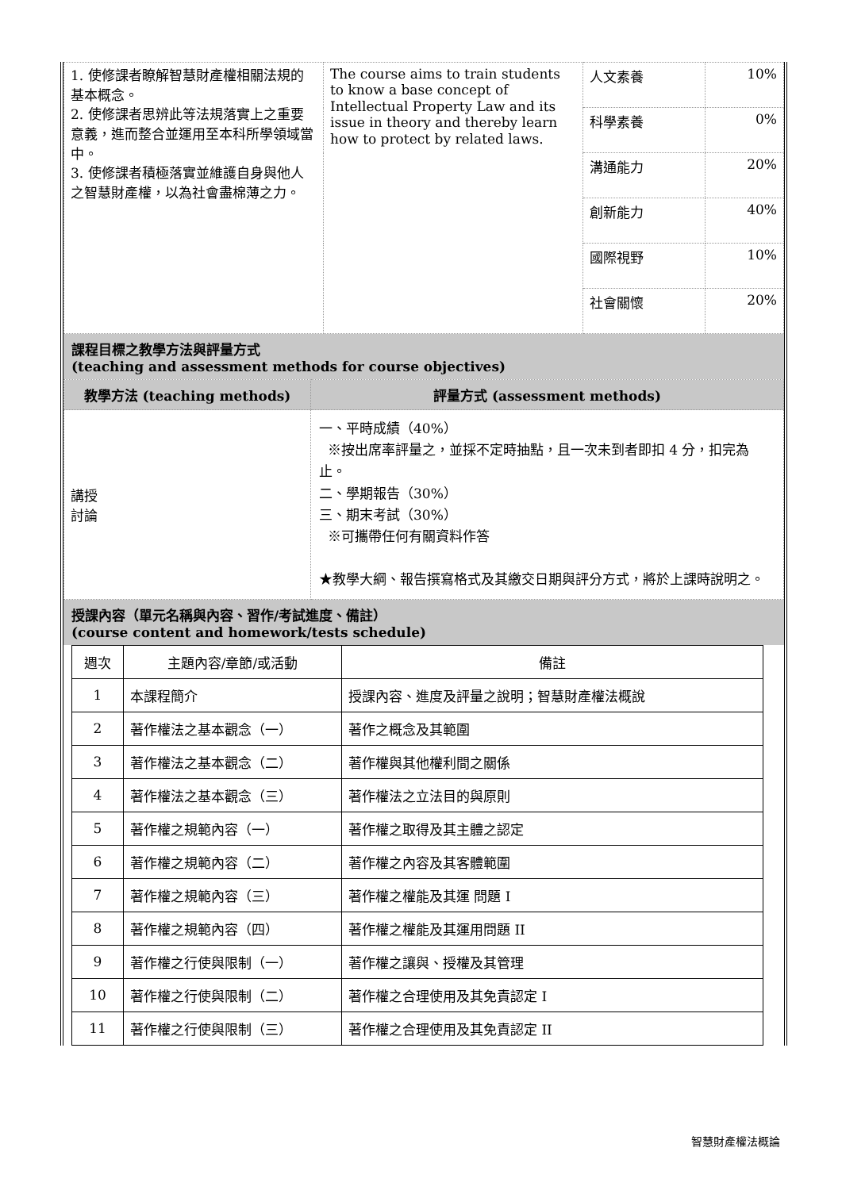| 1. 使修課者瞭解智慧財產權相關法規的基本概念。 2. 使修課者思辨此等法規落實上之重要意義，進而整合並運用至本科所學領域當中。 3. 使修課者積極落實並維護自身與他人之智慧財產權，以為社會盡棉薄之力。 | The course aims to train students to know a base concept of Intellectual Property Law and its issue in theory and thereby learn how to protect by related laws. | 人文素養 | 10% |
| | | 科學素養 | 0% |
| | | 溝通能力 | 20% |
| | | 創新能力 | 40% |
| | | 國際視野 | 10% |
| | | 社會關懷 | 20% |
課程目標之教學方法與評量方式
(teaching and assessment methods for course objectives)
| 教學方法 (teaching methods) | 評量方式 (assessment methods) |
| 講授 討論 | 一、平時成績（40%） ※按出席率評量之，並採不定時抽點，且一次未到者即扣 4 分，扣完為止。 二、學期報告（30%） 三、期末考試（30%） ※可攜帶任何有關資料作答 ★教學大綱、報告撰寫格式及其繳交日期與評分方式，將於上課時說明之。 |
授課內容（單元名稱與內容、習作/考試進度、備註）
(course content and homework/tests schedule)
| 週次 | 主題內容/章節/或活動 | 備註 |
| 1 | 本課程簡介 | 授課內容、進度及評量之說明；智慧財產權法概說 |
| 2 | 著作權法之基本觀念（一） | 著作之概念及其範圍 |
| 3 | 著作權法之基本觀念（二） | 著作權與其他權利間之關係 |
| 4 | 著作權法之基本觀念（三） | 著作權法之立法目的與原則 |
| 5 | 著作權之規範內容（一） | 著作權之取得及其主體之認定 |
| 6 | 著作權之規範內容（二） | 著作權之內容及其客體範圍 |
| 7 | 著作權之規範內容（三） | 著作權之權能及其運 問題 I |
| 8 | 著作權之規範內容（四） | 著作權之權能及其運用問題 II |
| 9 | 著作權之行使與限制（一） | 著作權之讓與、授權及其管理 |
| 10 | 著作權之行使與限制（二） | 著作權之合理使用及其免責認定 I |
| 11 | 著作權之行使與限制（三） | 著作權之合理使用及其免責認定 II |
智慧財產權法概論